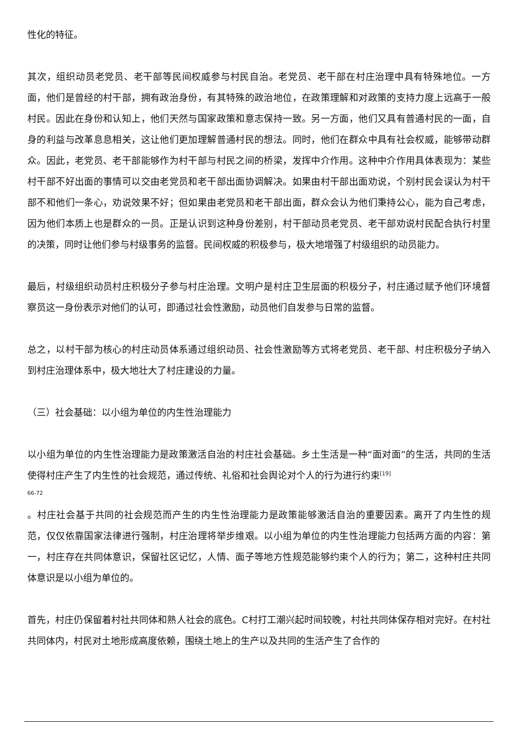性化的特征。
其次，组织动员老党员、老干部等民间权威参与村民自治。老党员、老干部在村庄治理中具有特殊地位。一方面，他们是曾经的村干部，拥有政治身份，有其特殊的政治地位，在政策理解和对政策的支持力度上远高于一般村民。因此在身份和认知上，他们天然与国家政策和意志保持一致。另一方面，他们又具有普通村民的一面，自身的利益与改革息息相关，这让他们更加理解普通村民的想法。同时，他们在群众中具有社会权威，能够带动群众。因此，老党员、老干部能够作为村干部与村民之间的桥梁，发挥中介作用。这种中介作用具体表现为：某些村干部不好出面的事情可以交由老党员和老干部出面协调解决。如果由村干部出面劝说，个别村民会误认为村干部不和他们一条心，劝说效果不好；但如果由老党员和老干部出面，群众会认为他们秉持公心，能为自己考虑，因为他们本质上也是群众的一员。正是认识到这种身份差别，村干部动员老党员、老干部劝说村民配合执行村里的决策，同时让他们参与村级事务的监督。民间权威的积极参与，极大地增强了村级组织的动员能力。
最后，村级组织动员村庄积极分子参与村庄治理。文明户是村庄卫生层面的积极分子，村庄通过赋予他们环境督察员这一身份表示对他们的认可，即通过社会性激励，动员他们自发参与日常的监督。
总之，以村干部为核心的村庄动员体系通过组织动员、社会性激励等方式将老党员、老干部、村庄积极分子纳入到村庄治理体系中，极大地壮大了村庄建设的力量。
（三）社会基础：以小组为单位的内生性治理能力
以小组为单位的内生性治理能力是政策激活自治的村庄社会基础。乡土生活是一种“面对面”的生活，共同的生活使得村庄产生了内生性的社会规范，通过传统、礼俗和社会舆论对个人的行为进行约束<sup>[19]</sup>
66-72
。村庄社会基于共同的社会规范而产生的内生性治理能力是政策能够激活自治的重要因素。离开了内生性的规范，仅仅依靠国家法律进行强制，村庄治理将举步维艰。以小组为单位的内生性治理能力包括两方面的内容：第一，村庄存在共同体意识，保留社区记忆，人情、面子等地方性规范能够约束个人的行为；第二，这种村庄共同体意识是以小组为单位的。
首先，村庄仍保留着村社共同体和熟人社会的底色。C村打工潮兴起时间较晚，村社共同体保存相对完好。在村社共同体内，村民对土地形成高度依赖，围绕土地上的生产以及共同的生活产生了合作的